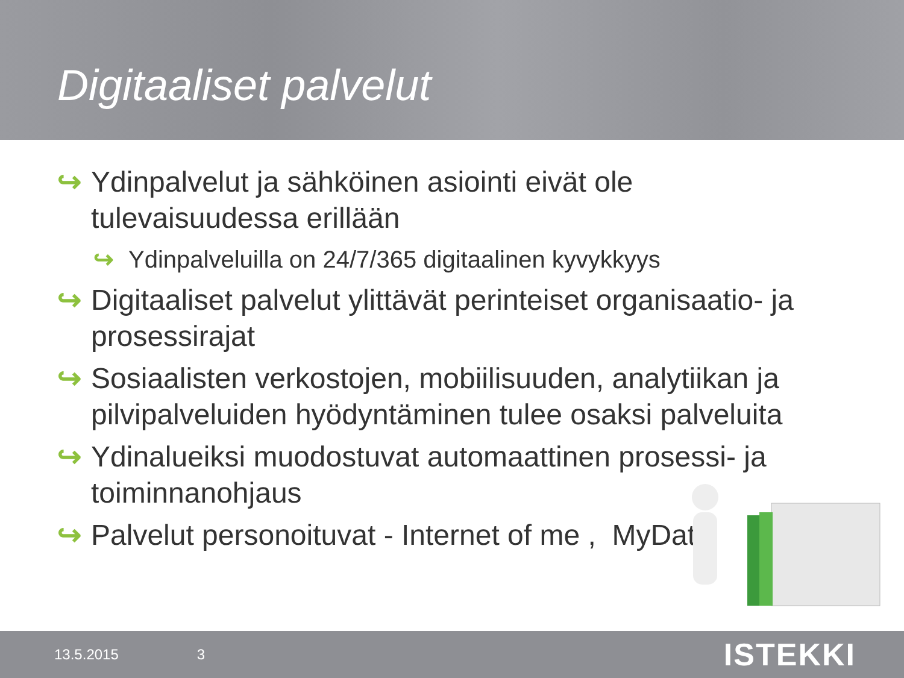Digitaaliset palvelut
↪ Ydinpalvelut ja sähköinen asiointi eivät ole tulevaisuudessa erillään
↪ Ydinpalveluilla on 24/7/365 digitaalinen kyvykkyys
↪ Digitaaliset palvelut ylittävät perinteiset organisaatio- ja prosessirajat
↪ Sosiaalisten verkostojen, mobiilisuuden, analytiikan ja pilvipalveluiden hyödyntäminen tulee osaksi palveluita
↪ Ydinalueiksi muodostuvat automaattinen prosessi- ja toiminnanohjaus
↪ Palvelut personoituvat - Internet of me , MyData.
13.5.2015 3 ISTEKKI